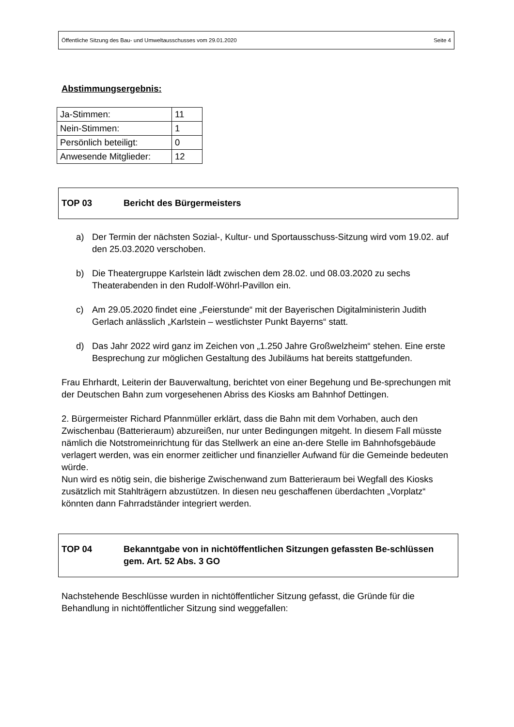Öffentliche Sitzung des Bau- und Umweltausschusses vom 29.01.2020 Seite 4
Abstimmungsergebnis:
| Ja-Stimmen: | 11 |
| Nein-Stimmen: | 1 |
| Persönlich beteiligt: | 0 |
| Anwesende Mitglieder: | 12 |
TOP 03 Bericht des Bürgermeisters
a) Der Termin der nächsten Sozial-, Kultur- und Sportausschuss-Sitzung wird vom 19.02. auf den 25.03.2020 verschoben.
b) Die Theatergruppe Karlstein lädt zwischen dem 28.02. und 08.03.2020 zu sechs Theaterabenden in den Rudolf-Wöhrl-Pavillon ein.
c) Am 29.05.2020 findet eine „Feierstunde“ mit der Bayerischen Digitalministerin Judith Gerlach anlässlich „Karlstein – westlichster Punkt Bayerns“ statt.
d) Das Jahr 2022 wird ganz im Zeichen von „1.250 Jahre Großwelzheim“ stehen. Eine erste Besprechung zur möglichen Gestaltung des Jubiläums hat bereits stattgefunden.
Frau Ehrhardt, Leiterin der Bauverwaltung, berichtet von einer Begehung und Be-sprechungen mit der Deutschen Bahn zum vorgesehenen Abriss des Kiosks am Bahnhof Dettingen.
2. Bürgermeister Richard Pfannmüller erklärt, dass die Bahn mit dem Vorhaben, auch den Zwischenbau (Batterieraum) abzureißen, nur unter Bedingungen mitgeht. In diesem Fall müsste nämlich die Notstromeinrichtung für das Stellwerk an eine an-dere Stelle im Bahnhofsgebäude verlagert werden, was ein enormer zeitlicher und finanzieller Aufwand für die Gemeinde bedeuten würde.
Nun wird es nötig sein, die bisherige Zwischenwand zum Batterieraum bei Wegfall des Kiosks zusätzlich mit Stahlträgern abzustützen. In diesen neu geschaffenen überdachten „Vorplatz“ könnten dann Fahrradständer integriert werden.
TOP 04 Bekanntgabe von in nichtöffentlichen Sitzungen gefassten Be-schlüssen gem. Art. 52 Abs. 3 GO
Nachstehende Beschlüsse wurden in nichtöffentlicher Sitzung gefasst, die Gründe für die Behandlung in nichtöffentlicher Sitzung sind weggefallen: